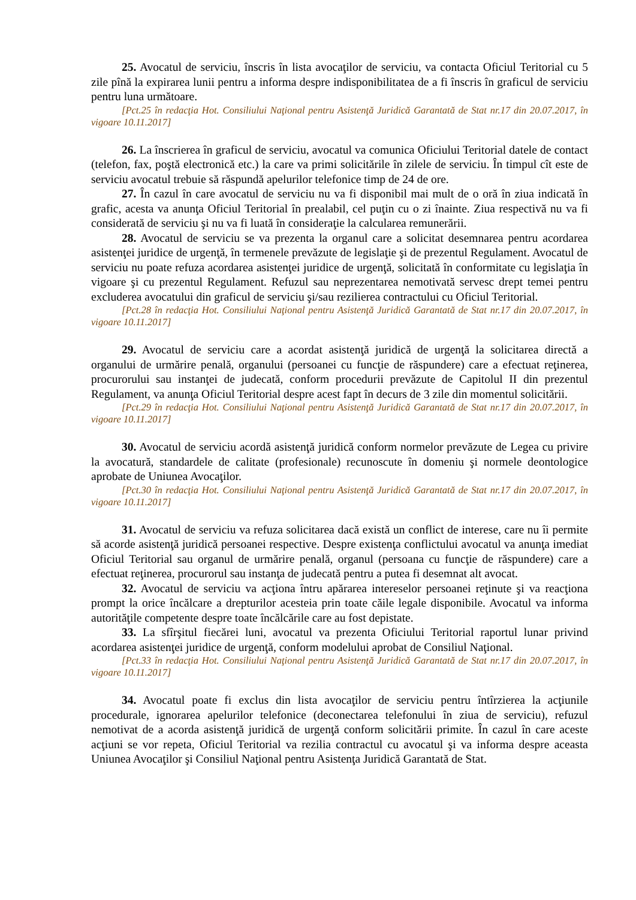25. Avocatul de serviciu, înscris în lista avocaţilor de serviciu, va contacta Oficiul Teritorial cu 5 zile pînă la expirarea lunii pentru a informa despre indisponibilitatea de a fi înscris în graficul de serviciu pentru luna următoare.
[Pct.25 în redacţia Hot. Consiliului Naţional pentru Asistenţă Juridică Garantată de Stat nr.17 din 20.07.2017, în vigoare 10.11.2017]
26. La înscrierea în graficul de serviciu, avocatul va comunica Oficiului Teritorial datele de contact (telefon, fax, poştă electronică etc.) la care va primi solicitările în zilele de serviciu. În timpul cît este de serviciu avocatul trebuie să răspundă apelurilor telefonice timp de 24 de ore.
27. În cazul în care avocatul de serviciu nu va fi disponibil mai mult de o oră în ziua indicată în grafic, acesta va anunţa Oficiul Teritorial în prealabil, cel puţin cu o zi înainte. Ziua respectivă nu va fi considerată de serviciu şi nu va fi luată în consideraţie la calcularea remunerării.
28. Avocatul de serviciu se va prezenta la organul care a solicitat desemnarea pentru acordarea asistenţei juridice de urgenţă, în termenele prevăzute de legislaţie şi de prezentul Regulament. Avocatul de serviciu nu poate refuza acordarea asistenţei juridice de urgenţă, solicitată în conformitate cu legislaţia în vigoare şi cu prezentul Regulament. Refuzul sau neprezentarea nemotivată servesc drept temei pentru excluderea avocatului din graficul de serviciu şi/sau rezilierea contractului cu Oficiul Teritorial.
[Pct.28 în redacţia Hot. Consiliului Naţional pentru Asistenţă Juridică Garantată de Stat nr.17 din 20.07.2017, în vigoare 10.11.2017]
29. Avocatul de serviciu care a acordat asistenţă juridică de urgenţă la solicitarea directă a organului de urmărire penală, organului (persoanei cu funcţie de răspundere) care a efectuat reţinerea, procurorului sau instanţei de judecată, conform procedurii prevăzute de Capitolul II din prezentul Regulament, va anunţa Oficiul Teritorial despre acest fapt în decurs de 3 zile din momentul solicitării.
[Pct.29 în redacţia Hot. Consiliului Naţional pentru Asistenţă Juridică Garantată de Stat nr.17 din 20.07.2017, în vigoare 10.11.2017]
30. Avocatul de serviciu acordă asistenţă juridică conform normelor prevăzute de Legea cu privire la avocatură, standardele de calitate (profesionale) recunoscute în domeniu şi normele deontologice aprobate de Uniunea Avocaţilor.
[Pct.30 în redacţia Hot. Consiliului Naţional pentru Asistenţă Juridică Garantată de Stat nr.17 din 20.07.2017, în vigoare 10.11.2017]
31. Avocatul de serviciu va refuza solicitarea dacă există un conflict de interese, care nu îi permite să acorde asistenţă juridică persoanei respective. Despre existenţa conflictului avocatul va anunţa imediat Oficiul Teritorial sau organul de urmărire penală, organul (persoana cu funcţie de răspundere) care a efectuat reţinerea, procurorul sau instanţa de judecată pentru a putea fi desemnat alt avocat.
32. Avocatul de serviciu va acţiona întru apărarea intereselor persoanei reţinute şi va reacţiona prompt la orice încălcare a drepturilor acesteia prin toate căile legale disponibile. Avocatul va informa autorităţile competente despre toate încălcările care au fost depistate.
33. La sfîrşitul fiecărei luni, avocatul va prezenta Oficiului Teritorial raportul lunar privind acordarea asistenţei juridice de urgenţă, conform modelului aprobat de Consiliul Naţional.
[Pct.33 în redacţia Hot. Consiliului Naţional pentru Asistenţă Juridică Garantată de Stat nr.17 din 20.07.2017, în vigoare 10.11.2017]
34. Avocatul poate fi exclus din lista avocaţilor de serviciu pentru întîrzierea la acţiunile procedurale, ignorarea apelurilor telefonice (deconectarea telefonului în ziua de serviciu), refuzul nemotivat de a acorda asistenţă juridică de urgenţă conform solicitării primite. În cazul în care aceste acţiuni se vor repeta, Oficiul Teritorial va rezilia contractul cu avocatul şi va informa despre aceasta Uniunea Avocaţilor şi Consiliul Naţional pentru Asistenţa Juridică Garantată de Stat.